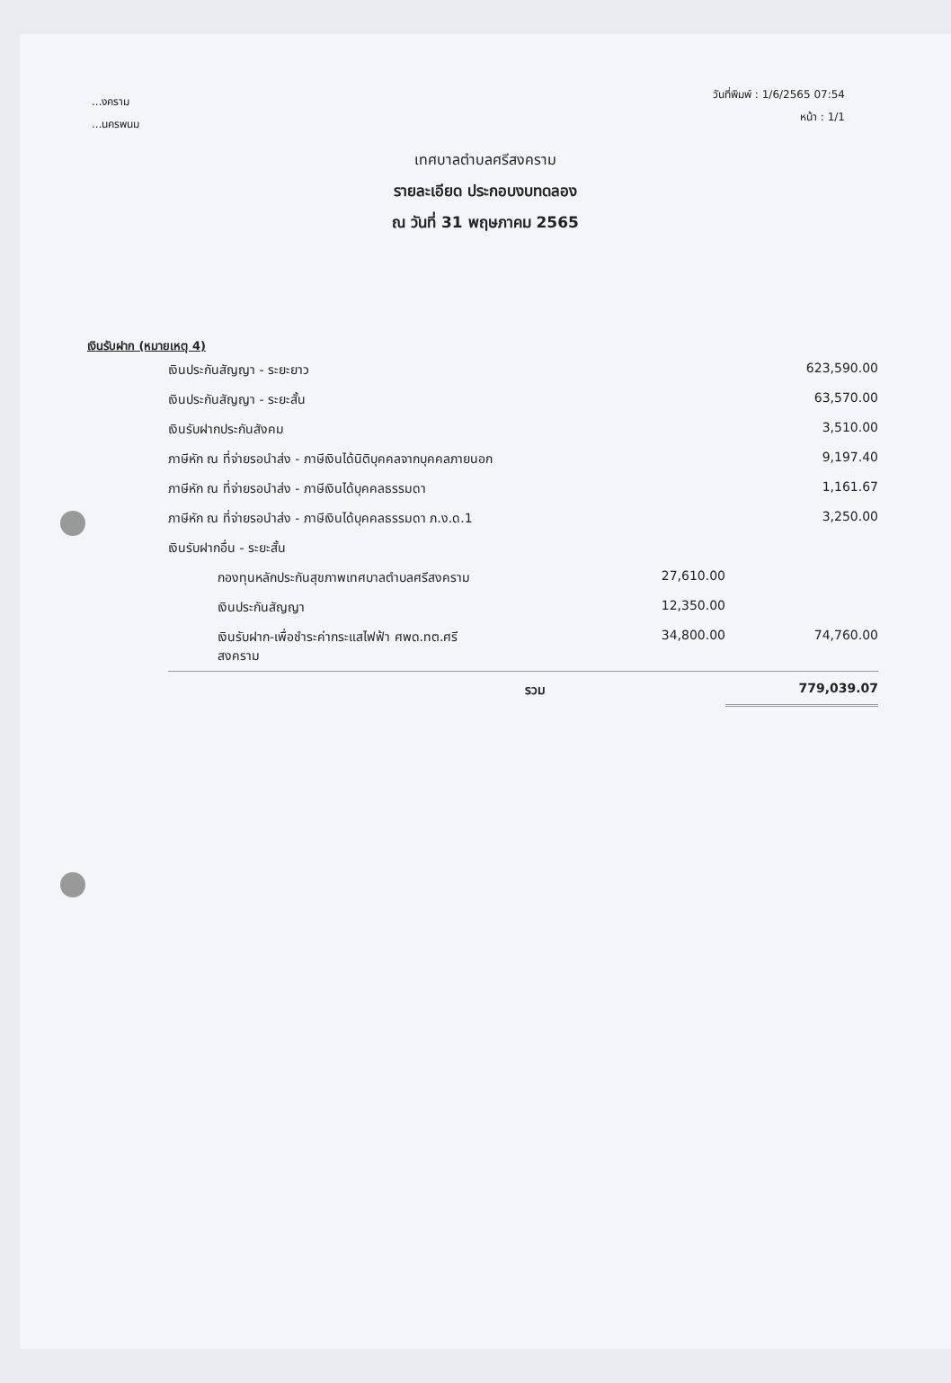...งคราม
...นครพนม
วันที่พิมพ์ : 1/6/2565 07:54
หน้า : 1/1
เทศบาลตำบลศรีสงคราม
รายละเอียด ประกอบงบทดลอง
ณ วันที่ 31 พฤษภาคม 2565
เงินรับฝาก (หมายเหตุ 4)
| เงินประกันสัญญา - ระยะยาว | | 623,590.00 |
| เงินประกันสัญญา - ระยะสั้น | | 63,570.00 |
| เงินรับฝากประกันสังคม | | 3,510.00 |
| ภาษีหัก ณ ที่จ่ายรอนำส่ง - ภาษีเงินได้นิติบุคคลจากบุคคลภายนอก | | 9,197.40 |
| ภาษีหัก ณ ที่จ่ายรอนำส่ง - ภาษีเงินได้บุคคลธรรมดา | | 1,161.67 |
| ภาษีหัก ณ ที่จ่ายรอนำส่ง - ภาษีเงินได้บุคคลธรรมดา ภ.ง.ด.1 | | 3,250.00 |
| เงินรับฝากอื่น - ระยะสั้น | | |
| กองทุนหลักประกันสุขภาพเทศบาลตำบลศรีสงคราม | 27,610.00 | |
| เงินประกันสัญญา | 12,350.00 | |
| เงินรับฝาก-เพื่อชำระค่ากระแสไฟฟ้า ศพด.ทต.ศรี สงคราม | 34,800.00 | 74,760.00 |
| รวม | | 779,039.07 |